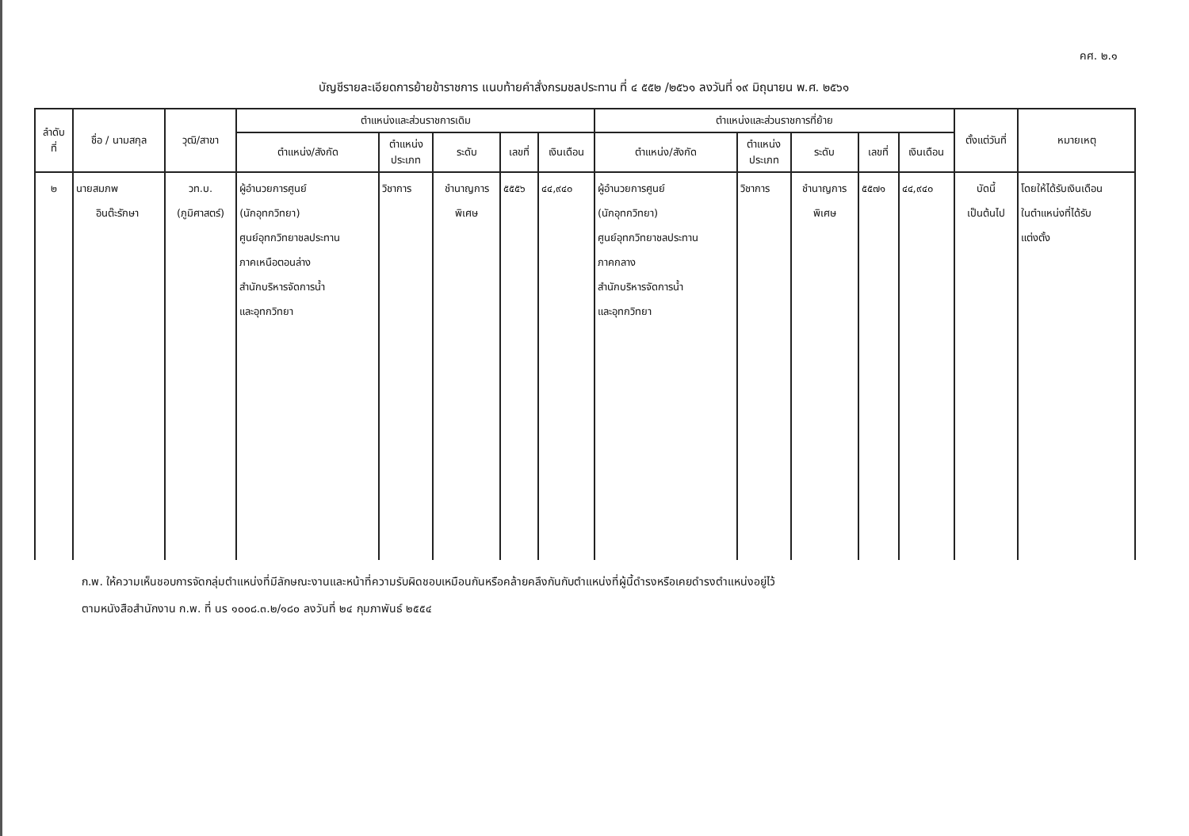คศ. ๒.๑
บัญชีรายละเอียดการย้ายข้าราชการ แนบท้ายคำสั่งกรมชลประทาน ที่ ๔ ๕๕๒ /๒๕๖๑ ลงวันที่ ๑๙ มิถุนายน พ.ศ. ๒๕๖๑
| ลำดับ ที่ | ชื่อ / นามสกุล | วุฒิ/สาขา | ตำแหน่งและส่วนราชการเดิม | | | | | ตำแหน่งและส่วนราชการที่ย้าย | | | | | ตั้งแต่วันที่ | หมายเหตุ |
| --- | --- | --- | --- | --- | --- | --- | --- | --- | --- | --- | --- | --- | --- | --- |
| | | | ตำแหน่ง/สังกัด | ตำแหน่ง ประเภท | ระดับ | เลขที่ | เงินเดือน | ตำแหน่ง/สังกัด | ตำแหน่ง ประเภท | ระดับ | เลขที่ | เงินเดือน | | |
| ๒ | นายสมภพ อินต๊ะรักษา | วท.บ. (ภูมิศาสตร์) | ผู้อำนวยการศูนย์ (นักอุทกวิทยา) ศูนย์อุทกวิทยาชลประทาน ภาคเหนือตอนล่าง สำนักบริหารจัดการน้ำ และอุทกวิทยา | วิชาการ | ชำนาญการ พิเศษ | ๕๕๕๖ | ๔๔,๙๔๐ | ผู้อำนวยการศูนย์ (นักอุทกวิทยา) ศูนย์อุทกวิทยาชลประทาน ภาคกลาง สำนักบริหารจัดการน้ำ และอุทกวิทยา | วิชาการ | ชำนาญการ พิเศษ | ๕๕๗๑ | ๔๔,๙๔๐ | บัดนี้ เป็นต้นไป | โดยให้ได้รับเงินเดือน ในตำแหน่งที่ได้รับ แต่งตั้ง |
ก.พ. ให้ความเห็นชอบการจัดกลุ่มตำแหน่งที่มีลักษณะงานและหน้าที่ความรับผิดชอบเหมือนกันหรือคล้ายคลึงกันกับตำแหน่งที่ผู้นี้ดำรงหรือเคยดำรงตำแหน่งอยู่ไว้
ตามหนังสือสำนักงาน ก.พ. ที่ นร ๑๐๐๘.๓.๒/๑๘๐ ลงวันที่ ๒๔ กุมภาพันธ์ ๒๕๕๔